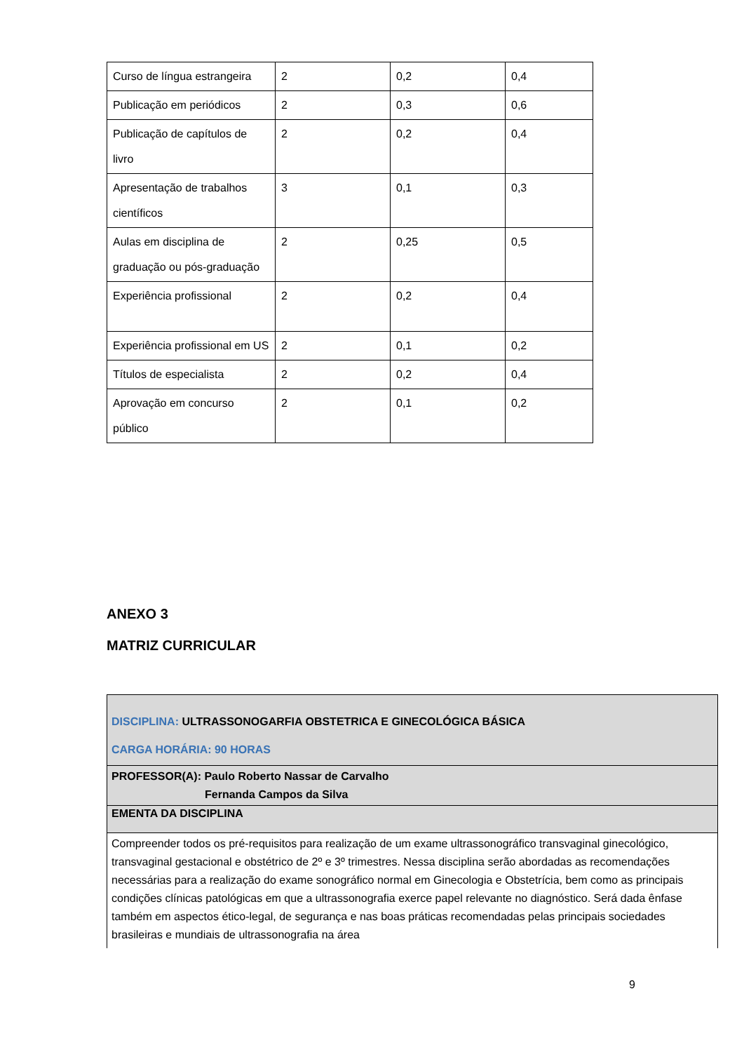| Curso de língua estrangeira | 2 | 0,2 | 0,4 |
| Publicação em periódicos | 2 | 0,3 | 0,6 |
| Publicação de capítulos de livro | 2 | 0,2 | 0,4 |
| Apresentação de trabalhos científicos | 3 | 0,1 | 0,3 |
| Aulas em disciplina de graduação ou pós-graduação | 2 | 0,25 | 0,5 |
| Experiência profissional | 2 | 0,2 | 0,4 |
| Experiência profissional em US | 2 | 0,1 | 0,2 |
| Títulos de especialista | 2 | 0,2 | 0,4 |
| Aprovação em concurso público | 2 | 0,1 | 0,2 |
ANEXO 3
MATRIZ CURRICULAR
| DISCIPLINA: ULTRASSONOGARFIA OBSTETRICA E GINECOLÓGICA BÁSICA CARGA HORÁRIA: 90 HORAS |
| PROFESSOR(A): Paulo Roberto Nassar de Carvalho Fernanda Campos da Silva |
| EMENTA DA DISCIPLINA |
| Compreender todos os pré-requisitos para realização de um exame ultrassonográfico transvaginal ginecológico, transvaginal gestacional e obstétrico de 2º e 3º trimestres. Nessa disciplina serão abordadas as recomendações necessárias para a realização do exame sonográfico normal em Ginecologia e Obstetrícia, bem como as principais condições clínicas patológicas em que a ultrassonografia exerce papel relevante no diagnóstico. Será dada ênfase também em aspectos ético-legal, de segurança e nas boas práticas recomendadas pelas principais sociedades brasileiras e mundiais de ultrassonografia na área |
9